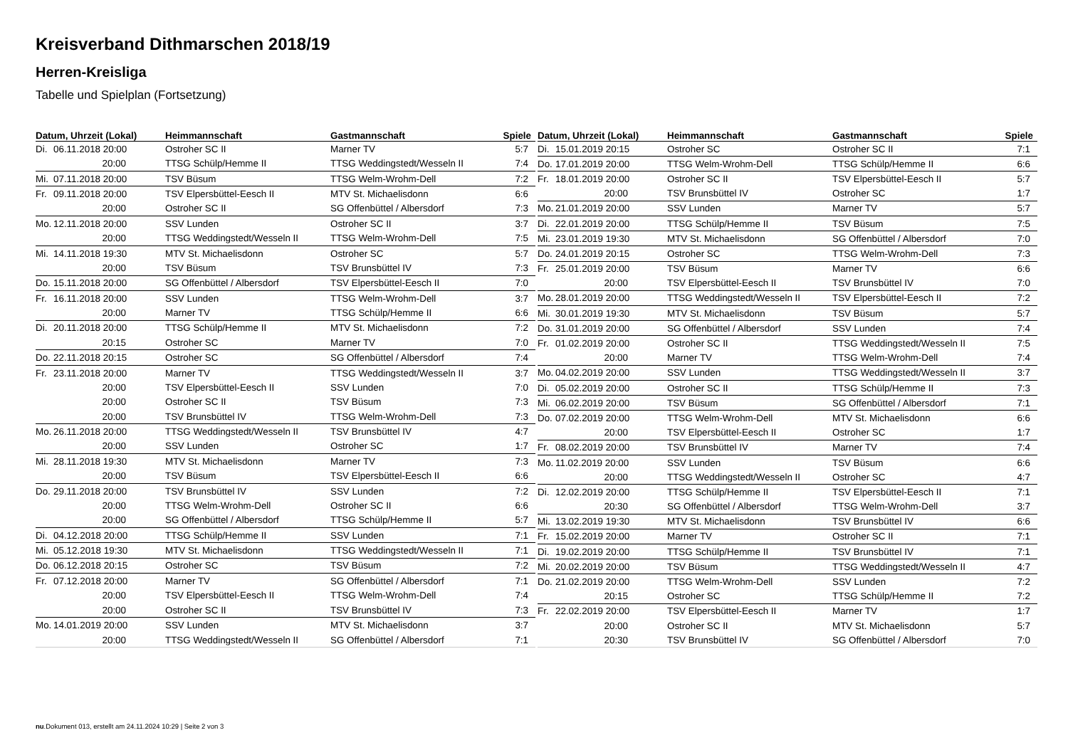Kreisverband Dithmarschen 2018/19
Herren-Kreisliga
Tabelle und Spielplan (Fortsetzung)
| Datum, Uhrzeit (Lokal) | Heimmannschaft | Gastmannschaft | Spiele |
| --- | --- | --- | --- |
| Di. 06.11.2018 20:00 | Ostroher SC II | Marner TV | 5:7 |
| 20:00 | TTSG Schülp/Hemme II | TTSG Weddingstedt/Wesseln II | 7:4 |
| Mi. 07.11.2018 20:00 | TSV Büsum | TTSG Welm-Wrohm-Dell | 7:2 |
| Fr. 09.11.2018 20:00 | TSV Elpersbüttel-Eesch II | MTV St. Michaelisdonn | 6:6 |
| 20:00 | Ostroher SC II | SG Offenbüttel / Albersdorf | 7:3 |
| Mo. 12.11.2018 20:00 | SSV Lunden | Ostroher SC II | 3:7 |
| 20:00 | TTSG Weddingstedt/Wesseln II | TTSG Welm-Wrohm-Dell | 7:5 |
| Mi. 14.11.2018 19:30 | MTV St. Michaelisdonn | Ostroher SC | 5:7 |
| 20:00 | TSV Büsum | TSV Brunsbüttel IV | 7:3 |
| Do. 15.11.2018 20:00 | SG Offenbüttel / Albersdorf | TSV Elpersbüttel-Eesch II | 7:0 |
| Fr. 16.11.2018 20:00 | SSV Lunden | TTSG Welm-Wrohm-Dell | 3:7 |
| 20:00 | Marner TV | TTSG Schülp/Hemme II | 6:6 |
| Di. 20.11.2018 20:00 | TTSG Schülp/Hemme II | MTV St. Michaelisdonn | 7:2 |
| 20:15 | Ostroher SC | Marner TV | 7:0 |
| Do. 22.11.2018 20:15 | Ostroher SC | SG Offenbüttel / Albersdorf | 7:4 |
| Fr. 23.11.2018 20:00 | Marner TV | TTSG Weddingstedt/Wesseln II | 3:7 |
| 20:00 | TSV Elpersbüttel-Eesch II | SSV Lunden | 7:0 |
| 20:00 | Ostroher SC II | TSV Büsum | 7:3 |
| 20:00 | TSV Brunsbüttel IV | TTSG Welm-Wrohm-Dell | 7:3 |
| Mo. 26.11.2018 20:00 | TTSG Weddingstedt/Wesseln II | TSV Brunsbüttel IV | 4:7 |
| 20:00 | SSV Lunden | Ostroher SC | 1:7 |
| Mi. 28.11.2018 19:30 | MTV St. Michaelisdonn | Marner TV | 7:3 |
| 20:00 | TSV Büsum | TSV Elpersbüttel-Eesch II | 6:6 |
| Do. 29.11.2018 20:00 | TSV Brunsbüttel IV | SSV Lunden | 7:2 |
| 20:00 | TTSG Welm-Wrohm-Dell | Ostroher SC II | 6:6 |
| 20:00 | SG Offenbüttel / Albersdorf | TTSG Schülp/Hemme II | 5:7 |
| Di. 04.12.2018 20:00 | TTSG Schülp/Hemme II | SSV Lunden | 7:1 |
| Mi. 05.12.2018 19:30 | MTV St. Michaelisdonn | TTSG Weddingstedt/Wesseln II | 7:1 |
| Do. 06.12.2018 20:15 | Ostroher SC | TSV Büsum | 7:2 |
| Fr. 07.12.2018 20:00 | Marner TV | SG Offenbüttel / Albersdorf | 7:1 |
| 20:00 | TSV Elpersbüttel-Eesch II | TTSG Welm-Wrohm-Dell | 7:4 |
| 20:00 | Ostroher SC II | TSV Brunsbüttel IV | 7:3 |
| Mo. 14.01.2019 20:00 | SSV Lunden | MTV St. Michaelisdonn | 3:7 |
| 20:00 | TTSG Weddingstedt/Wesseln II | SG Offenbüttel / Albersdorf | 7:1 |
| Datum, Uhrzeit (Lokal) | Heimmannschaft | Gastmannschaft | Spiele |
| --- | --- | --- | --- |
| Di. 15.01.2019 20:15 | Ostroher SC | Ostroher SC II | 7:1 |
| Do. 17.01.2019 20:00 | TTSG Welm-Wrohm-Dell | TTSG Schülp/Hemme II | 6:6 |
| Fr. 18.01.2019 20:00 | Ostroher SC II | TSV Elpersbüttel-Eesch II | 5:7 |
| 20:00 | TSV Brunsbüttel IV | Ostroher SC | 1:7 |
| Mo. 21.01.2019 20:00 | SSV Lunden | Marner TV | 5:7 |
| Di. 22.01.2019 20:00 | TTSG Schülp/Hemme II | TSV Büsum | 7:5 |
| Mi. 23.01.2019 19:30 | MTV St. Michaelisdonn | SG Offenbüttel / Albersdorf | 7:0 |
| Do. 24.01.2019 20:15 | Ostroher SC | TTSG Welm-Wrohm-Dell | 7:3 |
| Fr. 25.01.2019 20:00 | TSV Büsum | Marner TV | 6:6 |
| 20:00 | TSV Elpersbüttel-Eesch II | TSV Brunsbüttel IV | 7:0 |
| Mo. 28.01.2019 20:00 | TTSG Weddingstedt/Wesseln II | TSV Elpersbüttel-Eesch II | 7:2 |
| Mi. 30.01.2019 19:30 | MTV St. Michaelisdonn | TSV Büsum | 5:7 |
| Do. 31.01.2019 20:00 | SG Offenbüttel / Albersdorf | SSV Lunden | 7:4 |
| Fr. 01.02.2019 20:00 | Ostroher SC II | TTSG Weddingstedt/Wesseln II | 7:5 |
| 20:00 | Marner TV | TTSG Welm-Wrohm-Dell | 7:4 |
| Mo. 04.02.2019 20:00 | SSV Lunden | TTSG Weddingstedt/Wesseln II | 3:7 |
| Di. 05.02.2019 20:00 | Ostroher SC II | TTSG Schülp/Hemme II | 7:3 |
| Mi. 06.02.2019 20:00 | TSV Büsum | SG Offenbüttel / Albersdorf | 7:1 |
| Do. 07.02.2019 20:00 | TTSG Welm-Wrohm-Dell | MTV St. Michaelisdonn | 6:6 |
| 20:00 | TSV Elpersbüttel-Eesch II | Ostroher SC | 1:7 |
| Fr. 08.02.2019 20:00 | TSV Brunsbüttel IV | Marner TV | 7:4 |
| Mo. 11.02.2019 20:00 | SSV Lunden | TSV Büsum | 6:6 |
| 20:00 | TTSG Weddingstedt/Wesseln II | Ostroher SC | 4:7 |
| Di. 12.02.2019 20:00 | TTSG Schülp/Hemme II | TSV Elpersbüttel-Eesch II | 7:1 |
| 20:30 | SG Offenbüttel / Albersdorf | TTSG Welm-Wrohm-Dell | 3:7 |
| Mi. 13.02.2019 19:30 | MTV St. Michaelisdonn | TSV Brunsbüttel IV | 6:6 |
| Fr. 15.02.2019 20:00 | Marner TV | Ostroher SC II | 7:1 |
| Di. 19.02.2019 20:00 | TTSG Schülp/Hemme II | TSV Brunsbüttel IV | 7:1 |
| Mi. 20.02.2019 20:00 | TSV Büsum | TTSG Weddingstedt/Wesseln II | 4:7 |
| Do. 21.02.2019 20:00 | TTSG Welm-Wrohm-Dell | SSV Lunden | 7:2 |
| 20:15 | Ostroher SC | TTSG Schülp/Hemme II | 7:2 |
| Fr. 22.02.2019 20:00 | TSV Elpersbüttel-Eesch II | Marner TV | 1:7 |
| 20:00 | Ostroher SC II | MTV St. Michaelisdonn | 5:7 |
| 20:30 | TSV Brunsbüttel IV | SG Offenbüttel / Albersdorf | 7:0 |
nu.Dokument 013, erstellt am 24.11.2024 10:29 | Seite 2 von 3